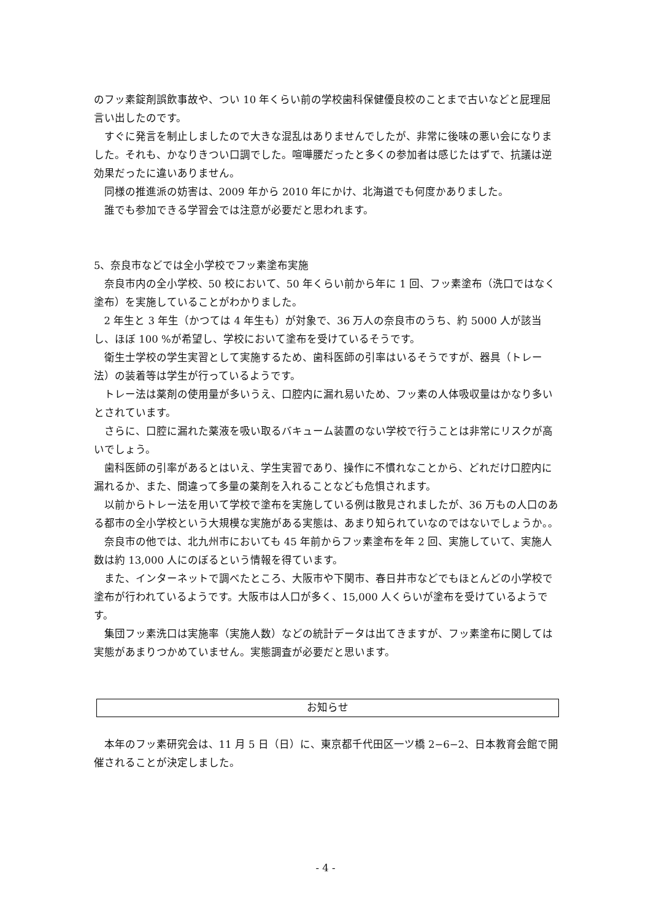のフッ素錠剤誤飲事故や、つい 10 年くらい前の学校歯科保健優良校のことまで古いなどと屁理屈言い出したのです。
すぐに発言を制止しましたので大きな混乱はありませんでしたが、非常に後味の悪い会になりました。それも、かなりきつい口調でした。喧嘩腰だったと多くの参加者は感じたはずで、抗議は逆効果だったに違いありません。
同様の推進派の妨害は、2009 年から 2010 年にかけ、北海道でも何度かありました。
誰でも参加できる学習会では注意が必要だと思われます。
5、奈良市などでは全小学校でフッ素塗布実施
奈良市内の全小学校、50 校において、50 年くらい前から年に 1 回、フッ素塗布（洗口ではなく塗布）を実施していることがわかりました。
2 年生と 3 年生（かつては 4 年生も）が対象で、36 万人の奈良市のうち、約 5000 人が該当し、ほぼ 100 %が希望し、学校において塗布を受けているそうです。
衛生士学校の学生実習として実施するため、歯科医師の引率はいるそうですが、器具（トレー法）の装着等は学生が行っているようです。
トレー法は薬剤の使用量が多いうえ、口腔内に漏れ易いため、フッ素の人体吸収量はかなり多いとされています。
さらに、口腔に漏れた薬液を吸い取るバキューム装置のない学校で行うことは非常にリスクが高いでしょう。
歯科医師の引率があるとはいえ、学生実習であり、操作に不慣れなことから、どれだけ口腔内に漏れるか、また、間違って多量の薬剤を入れることなども危惧されます。
以前からトレー法を用いて学校で塗布を実施している例は散見されましたが、36 万もの人口のある都市の全小学校という大規模な実施がある実態は、あまり知られていなのではないでしょうか。。
奈良市の他では、北九州市においても 45 年前からフッ素塗布を年 2 回、実施していて、実施人数は約 13,000 人にのぼるという情報を得ています。
また、インターネットで調べたところ、大阪市や下関市、春日井市などでもほとんどの小学校で塗布が行われているようです。大阪市は人口が多く、15,000 人くらいが塗布を受けているようです。
集団フッ素洗口は実施率（実施人数）などの統計データは出てきますが、フッ素塗布に関しては実態があまりつかめていません。実態調査が必要だと思います。
お知らせ
本年のフッ素研究会は、11 月 5 日（日）に、東京都千代田区一ツ橋 2−6−2、日本教育会館で開催されることが決定しました。
- 4 -